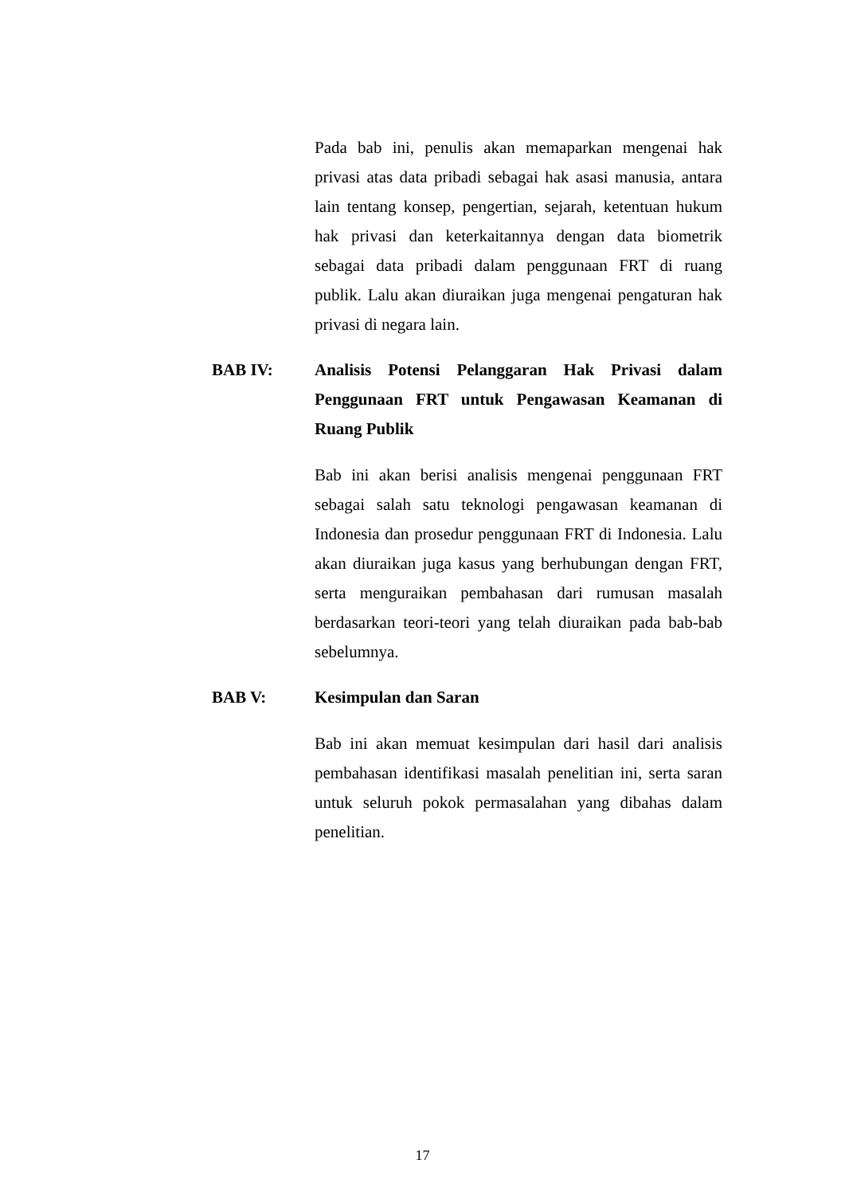Pada bab ini, penulis akan memaparkan mengenai hak privasi atas data pribadi sebagai hak asasi manusia, antara lain tentang konsep, pengertian, sejarah, ketentuan hukum hak privasi dan keterkaitannya dengan data biometrik sebagai data pribadi dalam penggunaan FRT di ruang publik. Lalu akan diuraikan juga mengenai pengaturan hak privasi di negara lain.
BAB IV: Analisis Potensi Pelanggaran Hak Privasi dalam Penggunaan FRT untuk Pengawasan Keamanan di Ruang Publik
Bab ini akan berisi analisis mengenai penggunaan FRT sebagai salah satu teknologi pengawasan keamanan di Indonesia dan prosedur penggunaan FRT di Indonesia. Lalu akan diuraikan juga kasus yang berhubungan dengan FRT, serta menguraikan pembahasan dari rumusan masalah berdasarkan teori-teori yang telah diuraikan pada bab-bab sebelumnya.
BAB V: Kesimpulan dan Saran
Bab ini akan memuat kesimpulan dari hasil dari analisis pembahasan identifikasi masalah penelitian ini, serta saran untuk seluruh pokok permasalahan yang dibahas dalam penelitian.
17